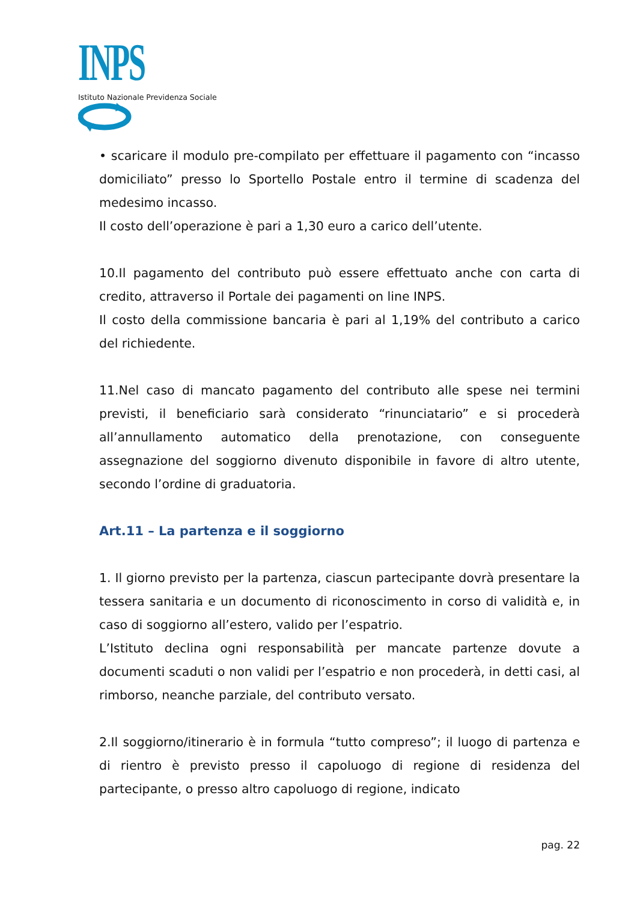INPS
Istituto Nazionale Previdenza Sociale
• scaricare il modulo pre-compilato per effettuare il pagamento con “incasso domiciliato” presso lo Sportello Postale entro il termine di scadenza del medesimo incasso.
Il costo dell’operazione è pari a 1,30 euro a carico dell’utente.
10.Il pagamento del contributo può essere effettuato anche con carta di credito, attraverso il Portale dei pagamenti on line INPS.
Il costo della commissione bancaria è pari al 1,19% del contributo a carico del richiedente.
11.Nel caso di mancato pagamento del contributo alle spese nei termini previsti, il beneficiario sarà considerato “rinunciatario” e si procederà all’annullamento automatico della prenotazione, con conseguente assegnazione del soggiorno divenuto disponibile in favore di altro utente, secondo l’ordine di graduatoria.
Art.11 – La partenza e il soggiorno
1. Il giorno previsto per la partenza, ciascun partecipante dovrà presentare la tessera sanitaria e un documento di riconoscimento in corso di validità e, in caso di soggiorno all’estero, valido per l’espatrio.
L’Istituto declina ogni responsabilità per mancate partenze dovute a documenti scaduti o non validi per l’espatrio e non procederà, in detti casi, al rimborso, neanche parziale, del contributo versato.
2.Il soggiorno/itinerario è in formula “tutto compreso”; il luogo di partenza e di rientro è previsto presso il capoluogo di regione di residenza del partecipante, o presso altro capoluogo di regione, indicato
pag. 22